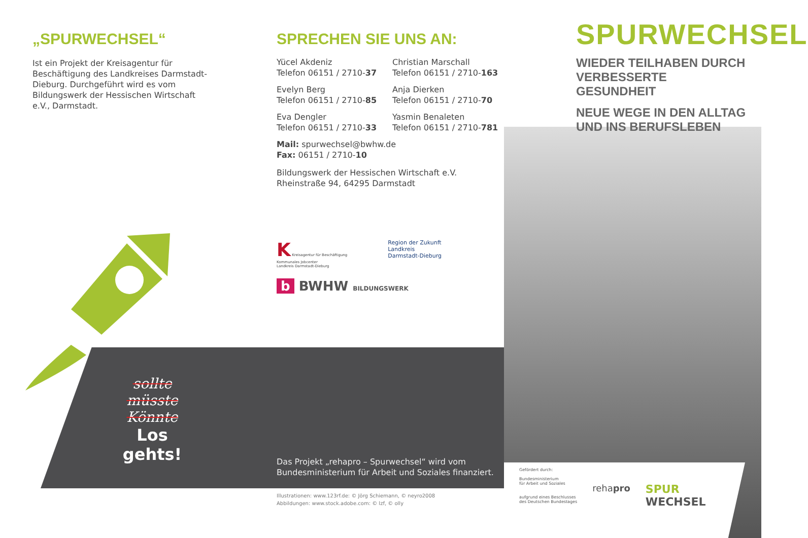„SPURWECHSEL“
Ist ein Projekt der Kreisagentur für Beschäftigung des Landkreises Darmstadt-Dieburg. Durchgeführt wird es vom Bildungswerk der Hessischen Wirtschaft e.V., Darmstadt.
sollte
müsste
Könnte
Los gehts!
SPRECHEN SIE UNS AN:
Yücel Akdeniz
Telefon 06151 / 2710-37
Christian Marschall
Telefon 06151 / 2710-163
Evelyn Berg
Telefon 06151 / 2710-85
Anja Dierken
Telefon 06151 / 2710-70
Eva Dengler
Telefon 06151 / 2710-33
Yasmin Benaleten
Telefon 06151 / 2710-781
Mail: spurwechsel@bwhw.de
Fax: 06151 / 2710-10
Bildungswerk der Hessischen Wirtschaft e.V.
Rheinstraße 94, 64295 Darmstadt
K Kreisagentur für Beschäftigung
Kommunales Jobcenter
Landkreis Darmstadt-Dieburg
Region der Zukunft
Landkreis
Darmstadt-Dieburg
b BWHW BILDUNGSWERK
Das Projekt „rehapro – Spurwechsel“ wird vom Bundesministerium für Arbeit und Soziales finanziert.
Illustrationen: www.123rf.de: © Jörg Schiemann, © neyro2008
Abbildungen: www.stock.adobe.com: © lzf, © olly
SPURWECHSEL
WIEDER TEILHABEN DURCH VERBESSERTE GESUNDHEIT
NEUE WEGE IN DEN ALLTAG UND INS BERUFSLEBEN
Gefördert durch:
Bundesministerium
für Arbeit und Soziales
aufgrund eines Beschlusses
des Deutschen Bundestages
rehapro
SPUR
WECHSEL